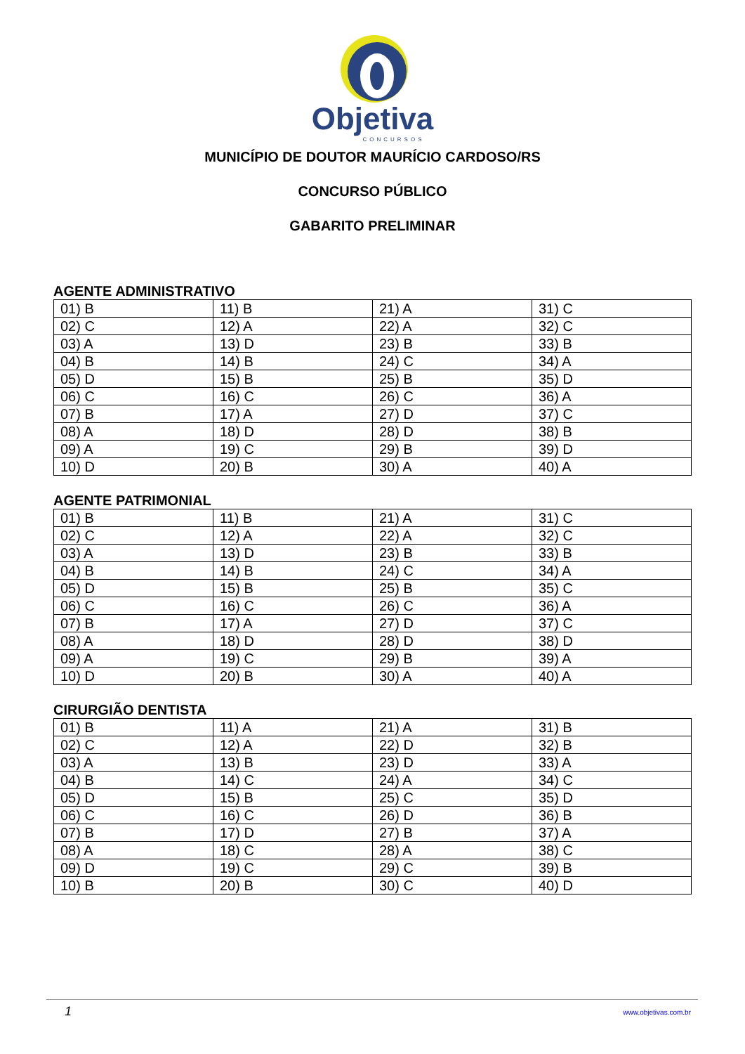Objetiva
CONCURSOS
MUNICÍPIO DE DOUTOR MAURÍCIO CARDOSO/RS
CONCURSO PÚBLICO
GABARITO PRELIMINAR
AGENTE ADMINISTRATIVO
| 01) B | 11) B | 21) A | 31) C |
| 02) C | 12) A | 22) A | 32) C |
| 03) A | 13) D | 23) B | 33) B |
| 04) B | 14) B | 24) C | 34) A |
| 05) D | 15) B | 25) B | 35) D |
| 06) C | 16) C | 26) C | 36) A |
| 07) B | 17) A | 27) D | 37) C |
| 08) A | 18) D | 28) D | 38) B |
| 09) A | 19) C | 29) B | 39) D |
| 10) D | 20) B | 30) A | 40) A |
AGENTE PATRIMONIAL
| 01) B | 11) B | 21) A | 31) C |
| 02) C | 12) A | 22) A | 32) C |
| 03) A | 13) D | 23) B | 33) B |
| 04) B | 14) B | 24) C | 34) A |
| 05) D | 15) B | 25) B | 35) C |
| 06) C | 16) C | 26) C | 36) A |
| 07) B | 17) A | 27) D | 37) C |
| 08) A | 18) D | 28) D | 38) D |
| 09) A | 19) C | 29) B | 39) A |
| 10) D | 20) B | 30) A | 40) A |
CIRURGIÃO DENTISTA
| 01) B | 11) A | 21) A | 31) B |
| 02) C | 12) A | 22) D | 32) B |
| 03) A | 13) B | 23) D | 33) A |
| 04) B | 14) C | 24) A | 34) C |
| 05) D | 15) B | 25) C | 35) D |
| 06) C | 16) C | 26) D | 36) B |
| 07) B | 17) D | 27) B | 37) A |
| 08) A | 18) C | 28) A | 38) C |
| 09) D | 19) C | 29) C | 39) B |
| 10) B | 20) B | 30) C | 40) D |
1 www.objetivas.com.br